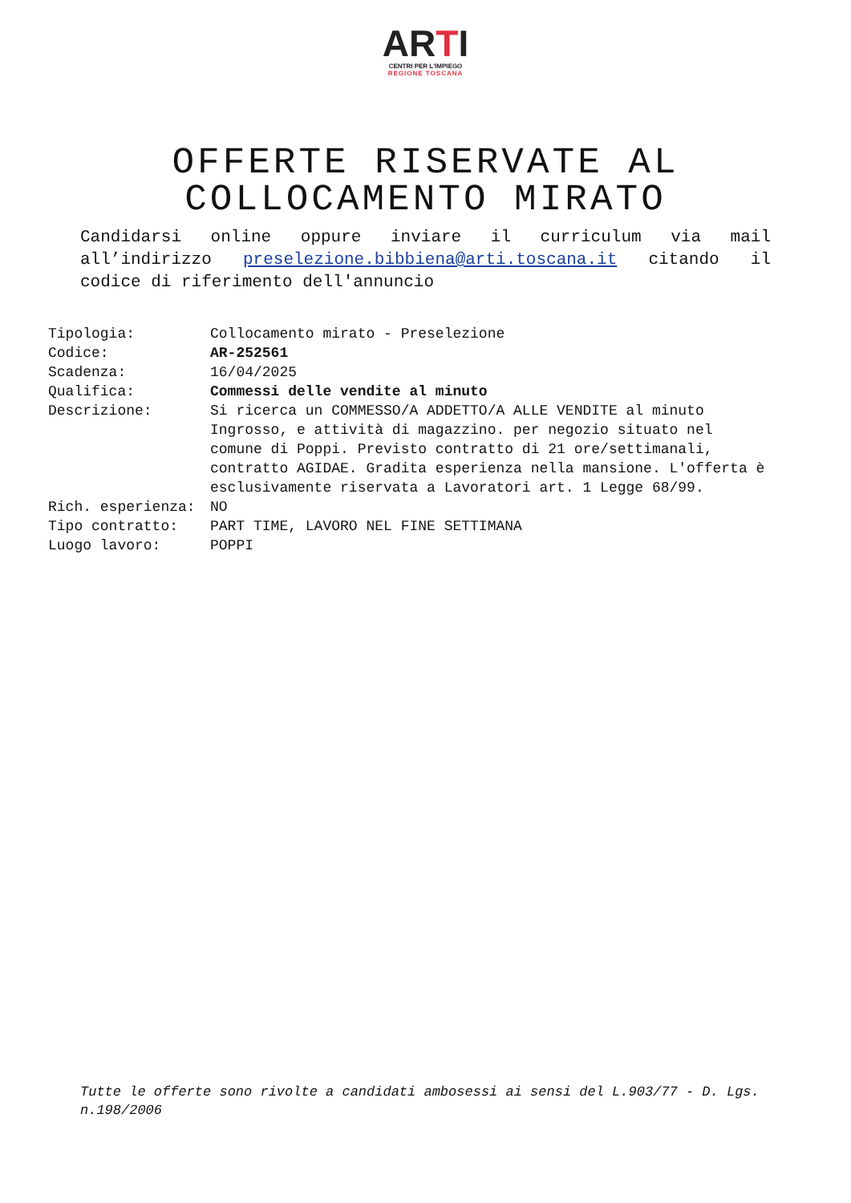ARTI
CENTRI PER L'IMPIEGO
REGIONE TOSCANA
OFFERTE RISERVATE AL
COLLOCAMENTO MIRATO
Candidarsi online oppure inviare il curriculum via mail all’indirizzo preselezione.bibbiena@arti.toscana.it citando il codice di riferimento dell'annuncio
| Tipologia: | Collocamento mirato - Preselezione |
| Codice: | AR-252561 |
| Scadenza: | 16/04/2025 |
| Qualifica: | Commessi delle vendite al minuto |
| Descrizione: | Si ricerca un COMMESSO/A ADDETTO/A ALLE VENDITE al minuto Ingrosso, e attività di magazzino. per negozio situato nel comune di Poppi. Previsto contratto di 21 ore/settimanali, contratto AGIDAE. Gradita esperienza nella mansione. L'offerta è esclusivamente riservata a Lavoratori art. 1 Legge 68/99. |
| Rich. esperienza: | NO |
| Tipo contratto: | PART TIME, LAVORO NEL FINE SETTIMANA |
| Luogo lavoro: | POPPI |
Tutte le offerte sono rivolte a candidati ambosessi ai sensi del L.903/77 - D. Lgs. n.198/2006